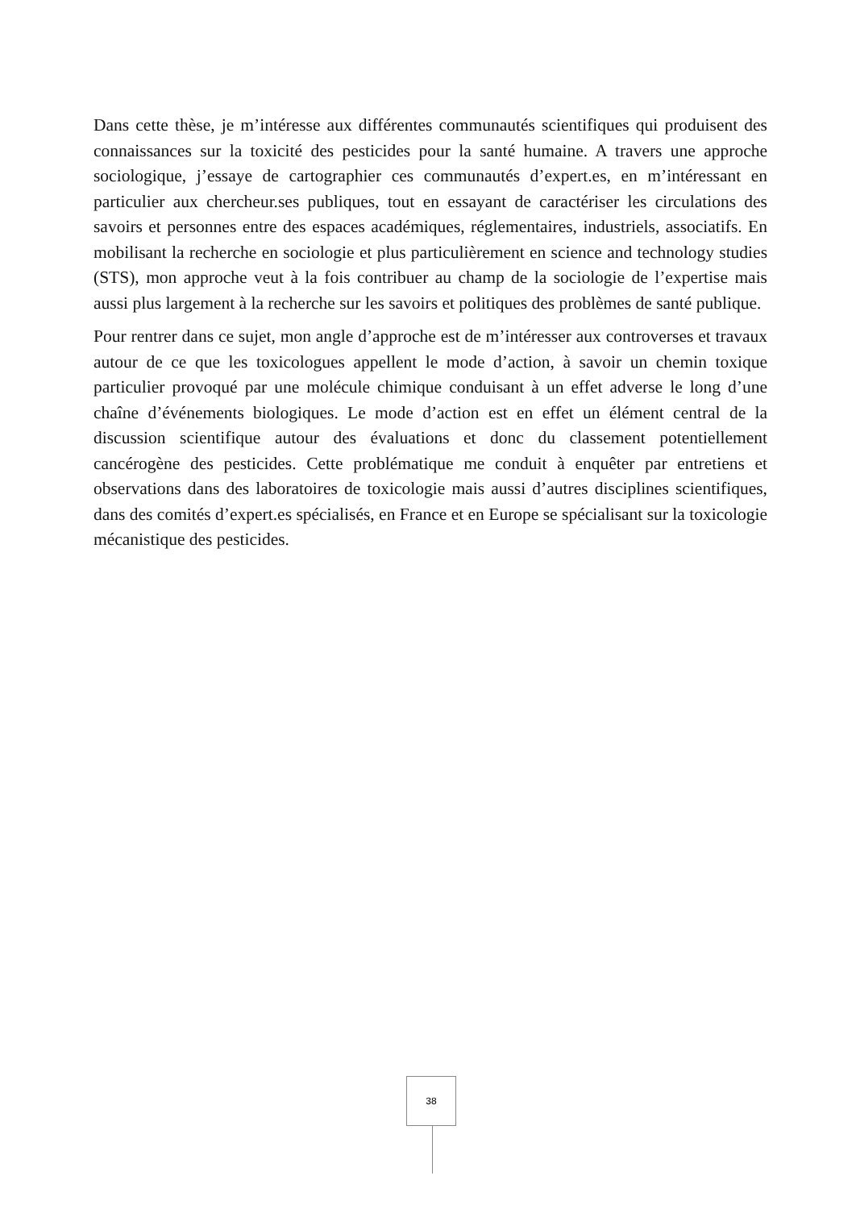Dans cette thèse, je m’intéresse aux différentes communautés scientifiques qui produisent des connaissances sur la toxicité des pesticides pour la santé humaine. A travers une approche sociologique, j’essaye de cartographier ces communautés d’expert.es, en m’intéressant en particulier aux chercheur.ses publiques, tout en essayant de caractériser les circulations des savoirs et personnes entre des espaces académiques, réglementaires, industriels, associatifs. En mobilisant la recherche en sociologie et plus particulièrement en science and technology studies (STS), mon approche veut à la fois contribuer au champ de la sociologie de l’expertise mais aussi plus largement à la recherche sur les savoirs et politiques des problèmes de santé publique.
Pour rentrer dans ce sujet, mon angle d’approche est de m’intéresser aux controverses et travaux autour de ce que les toxicologues appellent le mode d’action, à savoir un chemin toxique particulier provoqué par une molécule chimique conduisant à un effet adverse le long d’une chaîne d’événements biologiques. Le mode d’action est en effet un élément central de la discussion scientifique autour des évaluations et donc du classement potentiellement cancérogène des pesticides. Cette problématique me conduit à enquêter par entretiens et observations dans des laboratoires de toxicologie mais aussi d’autres disciplines scientifiques, dans des comités d’expert.es spécialisés, en France et en Europe se spécialisant sur la toxicologie mécanistique des pesticides.
38